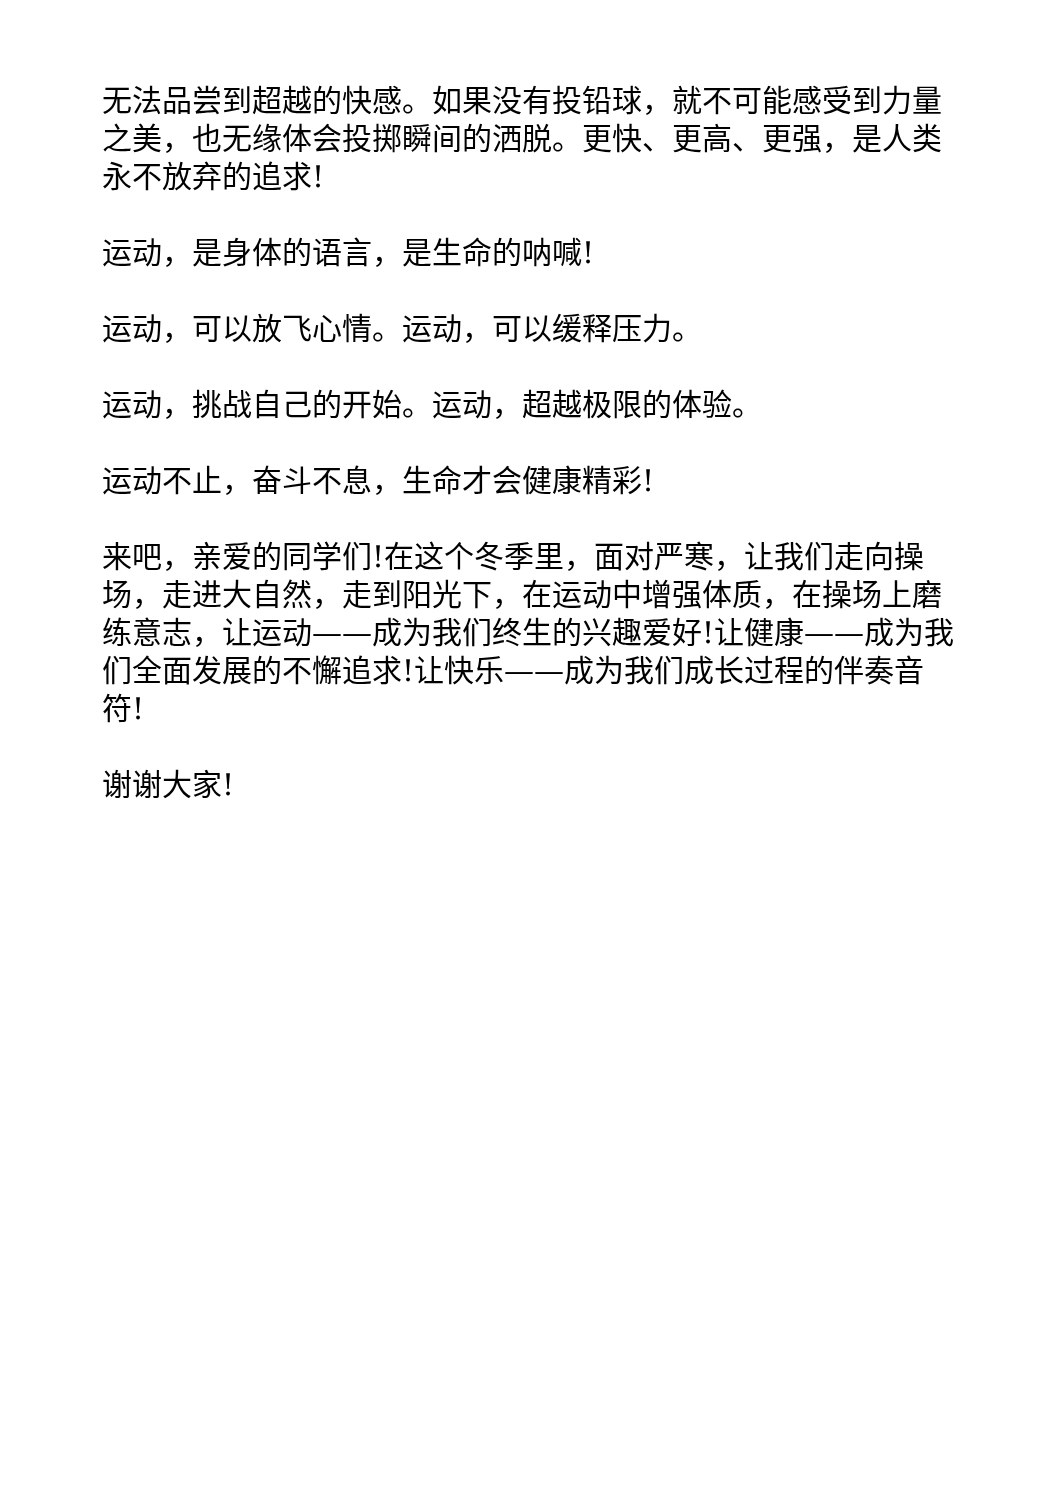无法品尝到超越的快感。如果没有投铅球，就不可能感受到力量之美，也无缘体会投掷瞬间的洒脱。更快、更高、更强，是人类永不放弃的追求!
运动，是身体的语言，是生命的呐喊!
运动，可以放飞心情。运动，可以缓释压力。
运动，挑战自己的开始。运动，超越极限的体验。
运动不止，奋斗不息，生命才会健康精彩!
来吧，亲爱的同学们!在这个冬季里，面对严寒，让我们走向操场，走进大自然，走到阳光下，在运动中增强体质，在操场上磨练意志，让运动——成为我们终生的兴趣爱好!让健康——成为我们全面发展的不懈追求!让快乐——成为我们成长过程的伴奏音符!
谢谢大家!